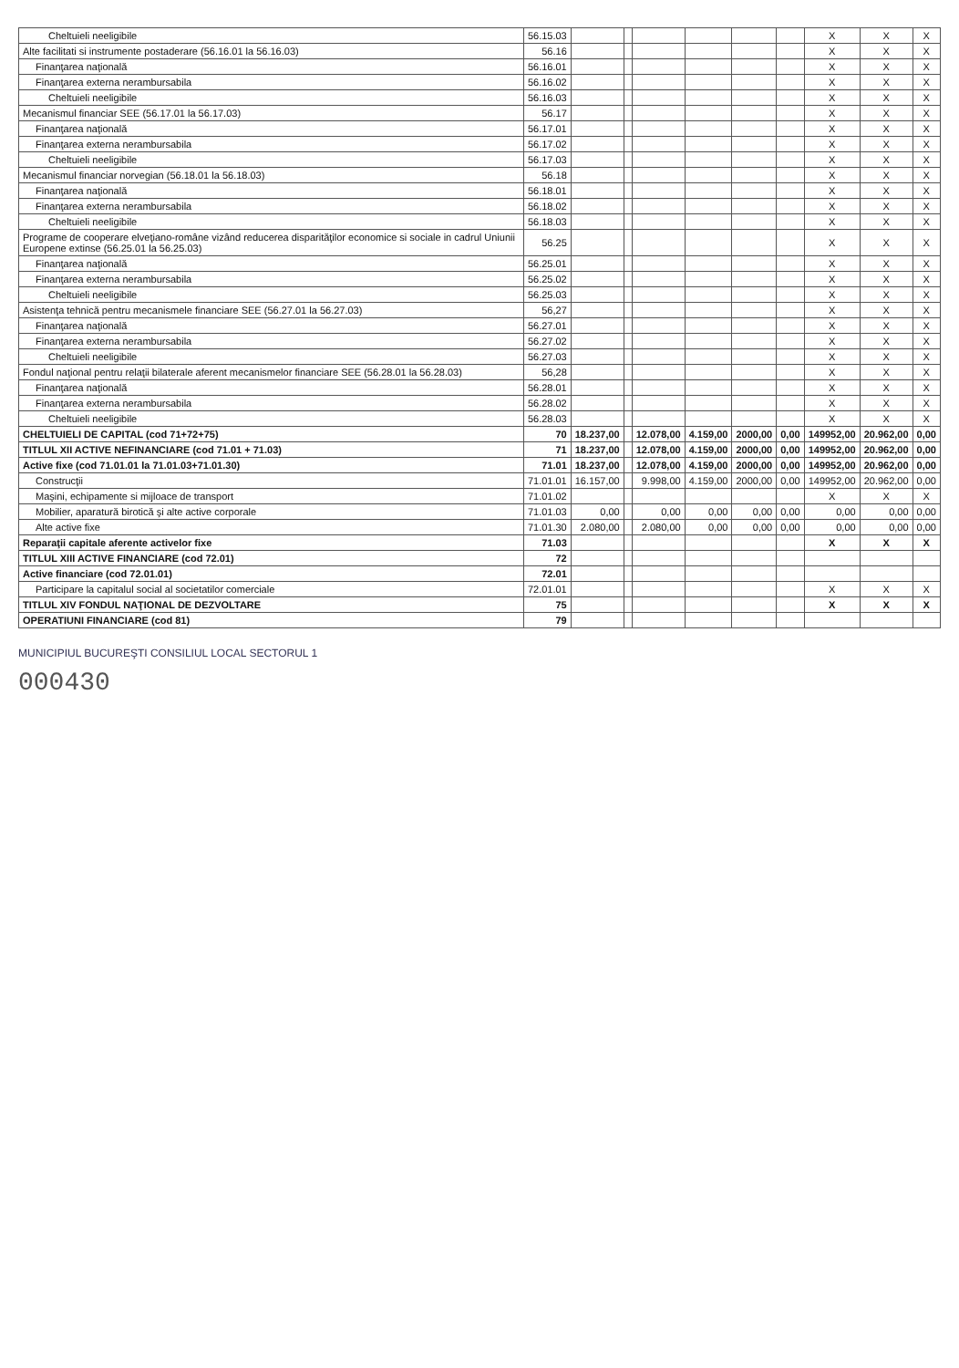| Cheltuieli neeligibile | 56.15.03 | | | | | | | X | X | X |
| Alte facilitati si instrumente postaderare (56.16.01 la 56.16.03) | 56.16 | | | | | | | X | X | X |
| Finanţarea naţională | 56.16.01 | | | | | | | X | X | X |
| Finanţarea externa nerambursabila | 56.16.02 | | | | | | | X | X | X |
| Cheltuieli neeligibile | 56.16.03 | | | | | | | X | X | X |
| Mecanismul financiar SEE (56.17.01 la 56.17.03) | 56.17 | | | | | | | X | X | X |
| Finanţarea naţională | 56.17.01 | | | | | | | X | X | X |
| Finanţarea externa nerambursabila | 56.17.02 | | | | | | | X | X | X |
| Cheltuieli neeligibile | 56.17.03 | | | | | | | X | X | X |
| Mecanismul financiar norvegian (56.18.01 la 56.18.03) | 56.18 | | | | | | | X | X | X |
| Finanţarea naţională | 56.18.01 | | | | | | | X | X | X |
| Finanţarea externa nerambursabila | 56.18.02 | | | | | | | X | X | X |
| Cheltuieli neeligibile | 56.18.03 | | | | | | | X | X | X |
| Programe de cooperare elveţiano-române vizând reducerea disparităţilor economice si sociale in cadrul Uniunii Europene extinse (56.25.01 la 56.25.03) | 56.25 | | | | | | | X | X | X |
| Finanţarea naţională | 56.25.01 | | | | | | | X | X | X |
| Finanţarea externa nerambursabila | 56.25.02 | | | | | | | X | X | X |
| Cheltuieli neeligibile | 56.25.03 | | | | | | | X | X | X |
| Asistenţa tehnică pentru mecanismele financiare SEE (56.27.01 la 56.27.03) | 56,27 | | | | | | | X | X | X |
| Finanţarea naţională | 56.27.01 | | | | | | | X | X | X |
| Finanţarea externa nerambursabila | 56.27.02 | | | | | | | X | X | X |
| Cheltuieli neeligibile | 56.27.03 | | | | | | | X | X | X |
| Fondul naţional pentru relaţii bilaterale aferent mecanismelor financiare SEE (56.28.01 la 56.28.03) | 56,28 | | | | | | | X | X | X |
| Finanţarea naţională | 56.28.01 | | | | | | | X | X | X |
| Finanţarea externa nerambursabila | 56.28.02 | | | | | | | X | X | X |
| Cheltuieli neeligibile | 56.28.03 | | | | | | | X | X | X |
| CHELTUIELI DE CAPITAL (cod 71+72+75) | 70 | 18.237,00 | | 12.078,00 | 4.159,00 | 2000,00 | 0,00 | 149952,00 | 20.962,00 | 0,00 |
| TITLUL XII ACTIVE NEFINANCIARE (cod 71.01 + 71.03) | 71 | 18.237,00 | | 12.078,00 | 4.159,00 | 2000,00 | 0,00 | 149952,00 | 20.962,00 | 0,00 |
| Active fixe (cod 71.01.01 la 71.01.03+71.01.30) | 71.01 | 18.237,00 | | 12.078,00 | 4.159,00 | 2000,00 | 0,00 | 149952,00 | 20.962,00 | 0,00 |
| Construcţii | 71.01.01 | 16.157,00 | | 9.998,00 | 4.159,00 | 2000,00 | 0,00 | 149952,00 | 20.962,00 | 0,00 |
| Maşini, echipamente si mijloace de transport | 71.01.02 | | | | | | | X | X | X |
| Mobilier, aparatură birotică şi alte active corporale | 71.01.03 | 0,00 | | 0,00 | 0,00 | 0,00 | 0,00 | 0,00 | 0,00 | 0,00 |
| Alte active fixe | 71.01.30 | 2.080,00 | | 2.080,00 | 0,00 | 0,00 | 0,00 | 0,00 | 0,00 | 0,00 |
| Reparaţii capitale aferente activelor fixe | 71.03 | | | | | | | X | X | X |
| TITLUL XIII ACTIVE FINANCIARE (cod 72.01) | 72 | | | | | | | | | |
| Active financiare (cod 72.01.01) | 72.01 | | | | | | | | | |
| Participare la capitalul social al societatilor comerciale | 72.01.01 | | | | | | | X | X | X |
| TITLUL XIV FONDUL NAŢIONAL DE DEZVOLTARE | 75 | | | | | | | X | X | X |
| OPERATIUNI FINANCIARE (cod 81) | 79 | | | | | | | | | |
MUNICIPIUL BUCUREŞTI CONSILIUL LOCAL SECTORUL 1
000430